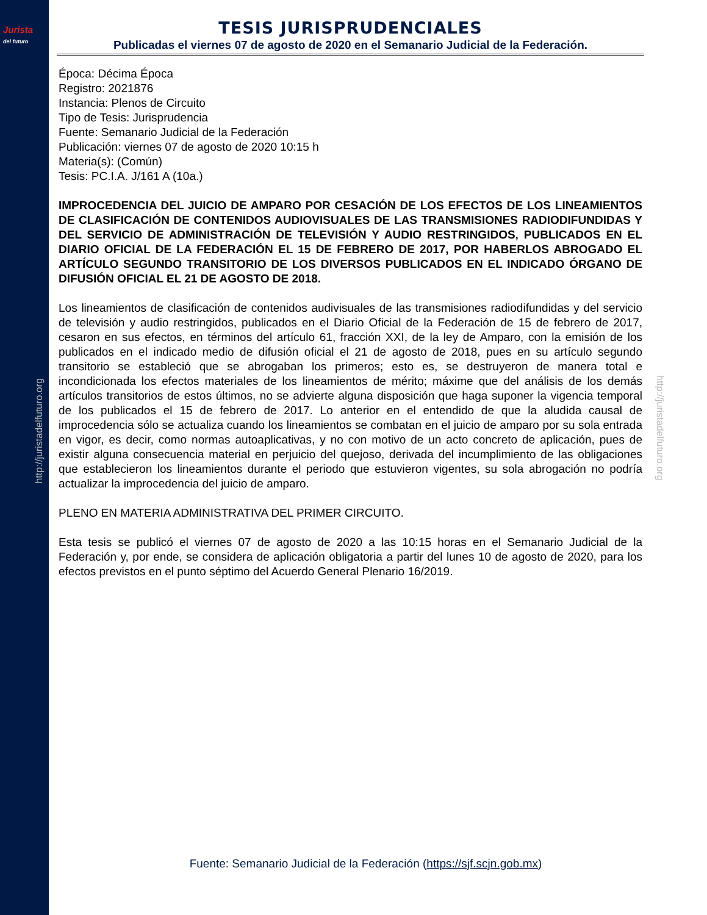Jurista
del futuro
http://juristadelfuturo.org
http://juristadelfuturo.org
TESIS JURISPRUDENCIALES
Publicadas el viernes 07 de agosto de 2020 en el Semanario Judicial de la Federación.
Época: Décima Época
Registro: 2021876
Instancia: Plenos de Circuito
Tipo de Tesis: Jurisprudencia
Fuente: Semanario Judicial de la Federación
Publicación: viernes 07 de agosto de 2020 10:15 h
Materia(s): (Común)
Tesis: PC.I.A. J/161 A (10a.)
IMPROCEDENCIA DEL JUICIO DE AMPARO POR CESACIÓN DE LOS EFECTOS DE LOS LINEAMIENTOS DE CLASIFICACIÓN DE CONTENIDOS AUDIOVISUALES DE LAS TRANSMISIONES RADIODIFUNDIDAS Y DEL SERVICIO DE ADMINISTRACIÓN DE TELEVISIÓN Y AUDIO RESTRINGIDOS, PUBLICADOS EN EL DIARIO OFICIAL DE LA FEDERACIÓN EL 15 DE FEBRERO DE 2017, POR HABERLOS ABROGADO EL ARTÍCULO SEGUNDO TRANSITORIO DE LOS DIVERSOS PUBLICADOS EN EL INDICADO ÓRGANO DE DIFUSIÓN OFICIAL EL 21 DE AGOSTO DE 2018.
Los lineamientos de clasificación de contenidos audivisuales de las transmisiones radiodifundidas y del servicio de televisión y audio restringidos, publicados en el Diario Oficial de la Federación de 15 de febrero de 2017, cesaron en sus efectos, en términos del artículo 61, fracción XXI, de la ley de Amparo, con la emisión de los publicados en el indicado medio de difusión oficial el 21 de agosto de 2018, pues en su artículo segundo transitorio se estableció que se abrogaban los primeros; esto es, se destruyeron de manera total e incondicionada los efectos materiales de los lineamientos de mérito; máxime que del análisis de los demás artículos transitorios de estos últimos, no se advierte alguna disposición que haga suponer la vigencia temporal de los publicados el 15 de febrero de 2017. Lo anterior en el entendido de que la aludida causal de improcedencia sólo se actualiza cuando los lineamientos se combatan en el juicio de amparo por su sola entrada en vigor, es decir, como normas autoaplicativas, y no con motivo de un acto concreto de aplicación, pues de existir alguna consecuencia material en perjuicio del quejoso, derivada del incumplimiento de las obligaciones que establecieron los lineamientos durante el periodo que estuvieron vigentes, su sola abrogación no podría actualizar la improcedencia del juicio de amparo.
PLENO EN MATERIA ADMINISTRATIVA DEL PRIMER CIRCUITO.
Esta tesis se publicó el viernes 07 de agosto de 2020 a las 10:15 horas en el Semanario Judicial de la Federación y, por ende, se considera de aplicación obligatoria a partir del lunes 10 de agosto de 2020, para los efectos previstos en el punto séptimo del Acuerdo General Plenario 16/2019.
Fuente: Semanario Judicial de la Federación (https://sjf.scjn.gob.mx)